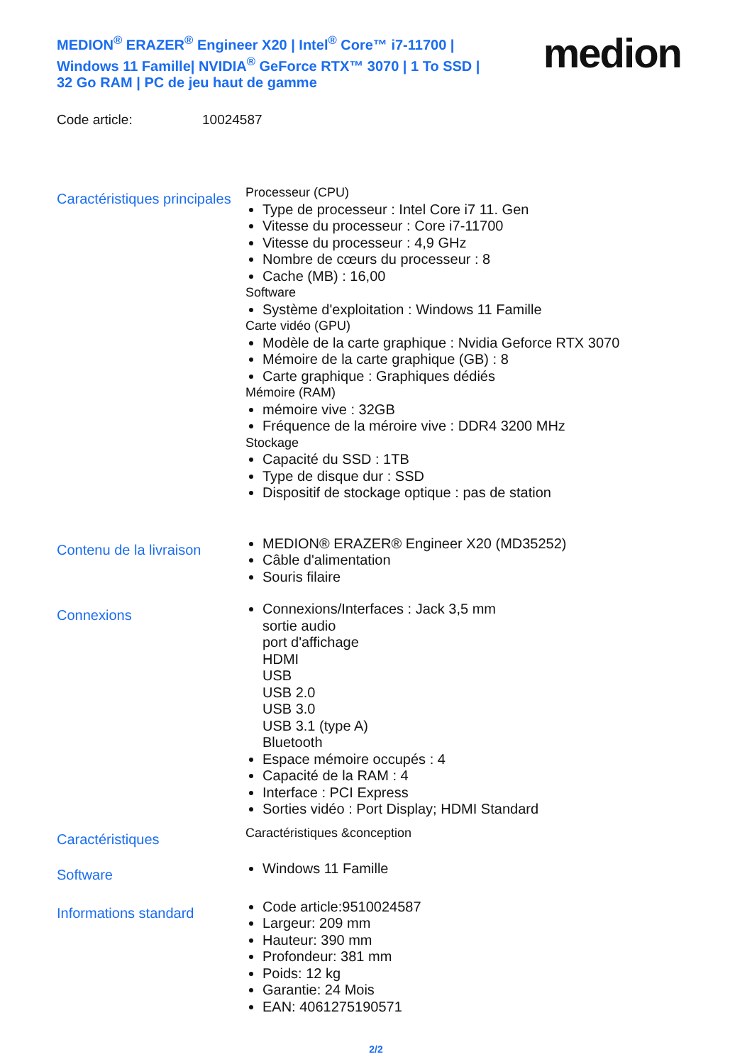MEDION<sup>®</sup> ERAZER<sup>®</sup> Engineer X20 | Intel<sup>®</sup> Core™ i7-11700 | Windows 11 Famille| NVIDIA<sup>®</sup> GeForce RTX™ 3070 | 1 To SSD | 32 Go RAM | PC de jeu haut de gamme
medion
Code article: 10024587
Caractéristiques principales
Processeur (CPU)
Type de processeur : Intel Core i7 11. Gen
Vitesse du processeur : Core i7-11700
Vitesse du processeur : 4,9 GHz
Nombre de cœurs du processeur : 8
Cache (MB) : 16,00
Software
Système d'exploitation : Windows 11 Famille
Carte vidéo (GPU)
Modèle de la carte graphique : Nvidia Geforce RTX 3070
Mémoire de la carte graphique (GB) : 8
Carte graphique : Graphiques dédiés
Mémoire (RAM)
mémoire vive : 32GB
Fréquence de la méroire vive : DDR4 3200 MHz
Stockage
Capacité du SSD : 1TB
Type de disque dur : SSD
Dispositif de stockage optique : pas de station
Contenu de la livraison
MEDION® ERAZER® Engineer X20 (MD35252)
Câble d'alimentation
Souris filaire
Connexions
Connexions/Interfaces : Jack 3,5 mm
sortie audio
port d'affichage
HDMI
USB
USB 2.0
USB 3.0
USB 3.1 (type A)
Bluetooth
Espace mémoire occupés : 4
Capacité de la RAM : 4
Interface : PCI Express
Sorties vidéo : Port Display; HDMI Standard
Caractéristiques
Caractéristiques &conception
Software
Windows 11 Famille
Informations standard
Code article:9510024587
Largeur: 209 mm
Hauteur: 390 mm
Profondeur: 381 mm
Poids: 12 kg
Garantie: 24 Mois
EAN: 4061275190571
2/2